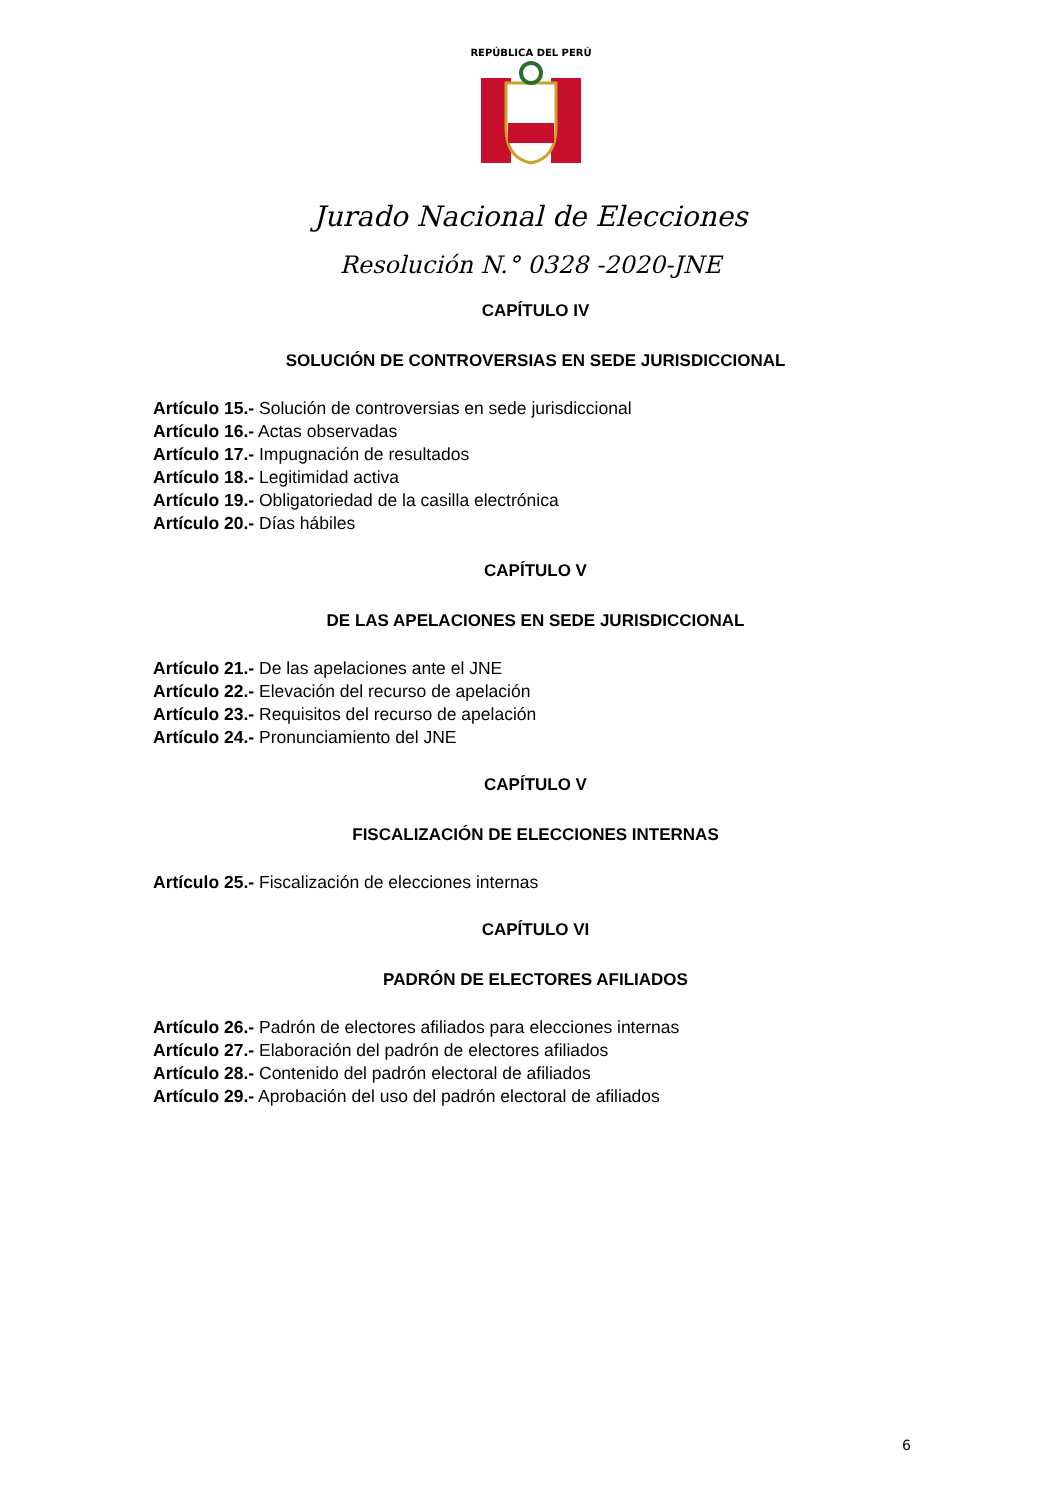REPÚBLICA DEL PERÚ
Jurado Nacional de Elecciones
Resolución N.° 0328 -2020-JNE
CAPÍTULO IV
SOLUCIÓN DE CONTROVERSIAS EN SEDE JURISDICCIONAL
Artículo 15.- Solución de controversias en sede jurisdiccional
Artículo 16.- Actas observadas
Artículo 17.- Impugnación de resultados
Artículo 18.- Legitimidad activa
Artículo 19.- Obligatoriedad de la casilla electrónica
Artículo 20.- Días hábiles
CAPÍTULO V
DE LAS APELACIONES EN SEDE JURISDICCIONAL
Artículo 21.- De las apelaciones ante el JNE
Artículo 22.- Elevación del recurso de apelación
Artículo 23.- Requisitos del recurso de apelación
Artículo 24.- Pronunciamiento del JNE
CAPÍTULO V
FISCALIZACIÓN DE ELECCIONES INTERNAS
Artículo 25.- Fiscalización de elecciones internas
CAPÍTULO VI
PADRÓN DE ELECTORES AFILIADOS
Artículo 26.- Padrón de electores afiliados para elecciones internas
Artículo 27.- Elaboración del padrón de electores afiliados
Artículo 28.- Contenido del padrón electoral de afiliados
Artículo 29.- Aprobación del uso del padrón electoral de afiliados
6